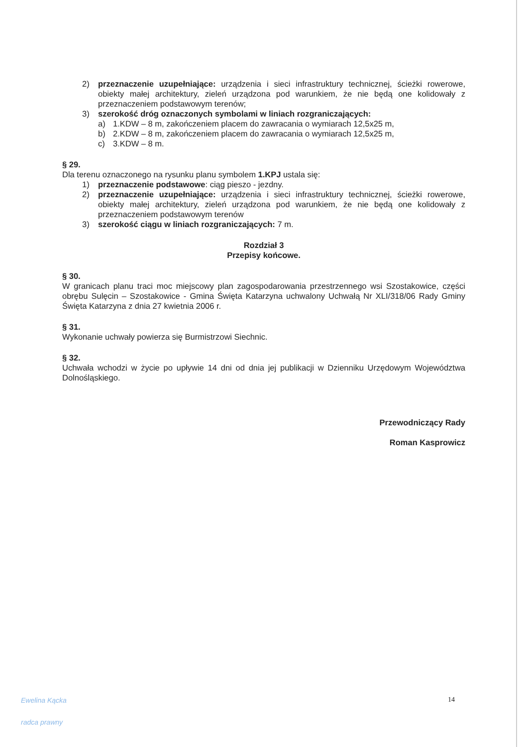2) przeznaczenie uzupełniające: urządzenia i sieci infrastruktury technicznej, ścieżki rowerowe, obiekty małej architektury, zieleń urządzona pod warunkiem, że nie będą one kolidowały z przeznaczeniem podstawowym terenów;
3) szerokość dróg oznaczonych symbolami w liniach rozgraniczających:
a) 1.KDW – 8 m, zakończeniem placem do zawracania o wymiarach 12,5x25 m,
b) 2.KDW – 8 m, zakończeniem placem do zawracania o wymiarach 12,5x25 m,
c) 3.KDW – 8 m.
§ 29.
Dla terenu oznaczonego na rysunku planu symbolem 1.KPJ ustala się:
1) przeznaczenie podstawowe: ciąg pieszo - jezdny.
2) przeznaczenie uzupełniające: urządzenia i sieci infrastruktury technicznej, ścieżki rowerowe, obiekty małej architektury, zieleń urządzona pod warunkiem, że nie będą one kolidowały z przeznaczeniem podstawowym terenów
3) szerokość ciągu w liniach rozgraniczających: 7 m.
Rozdział 3
Przepisy końcowe.
§ 30.
W granicach planu traci moc miejscowy plan zagospodarowania przestrzennego wsi Szostakowice, części obrębu Sulęcin – Szostakowice - Gmina Święta Katarzyna uchwalony Uchwałą Nr XLI/318/06 Rady Gminy Święta Katarzyna z dnia 27 kwietnia 2006 r.
§ 31.
Wykonanie uchwały powierza się Burmistrzowi Siechnic.
§ 32.
Uchwała wchodzi w życie po upływie 14 dni od dnia jej publikacji w Dzienniku Urzędowym Województwa Dolnośląskiego.
Przewodniczący Rady
Roman Kasprowicz
14
Ewelina Kącka
radca prawny